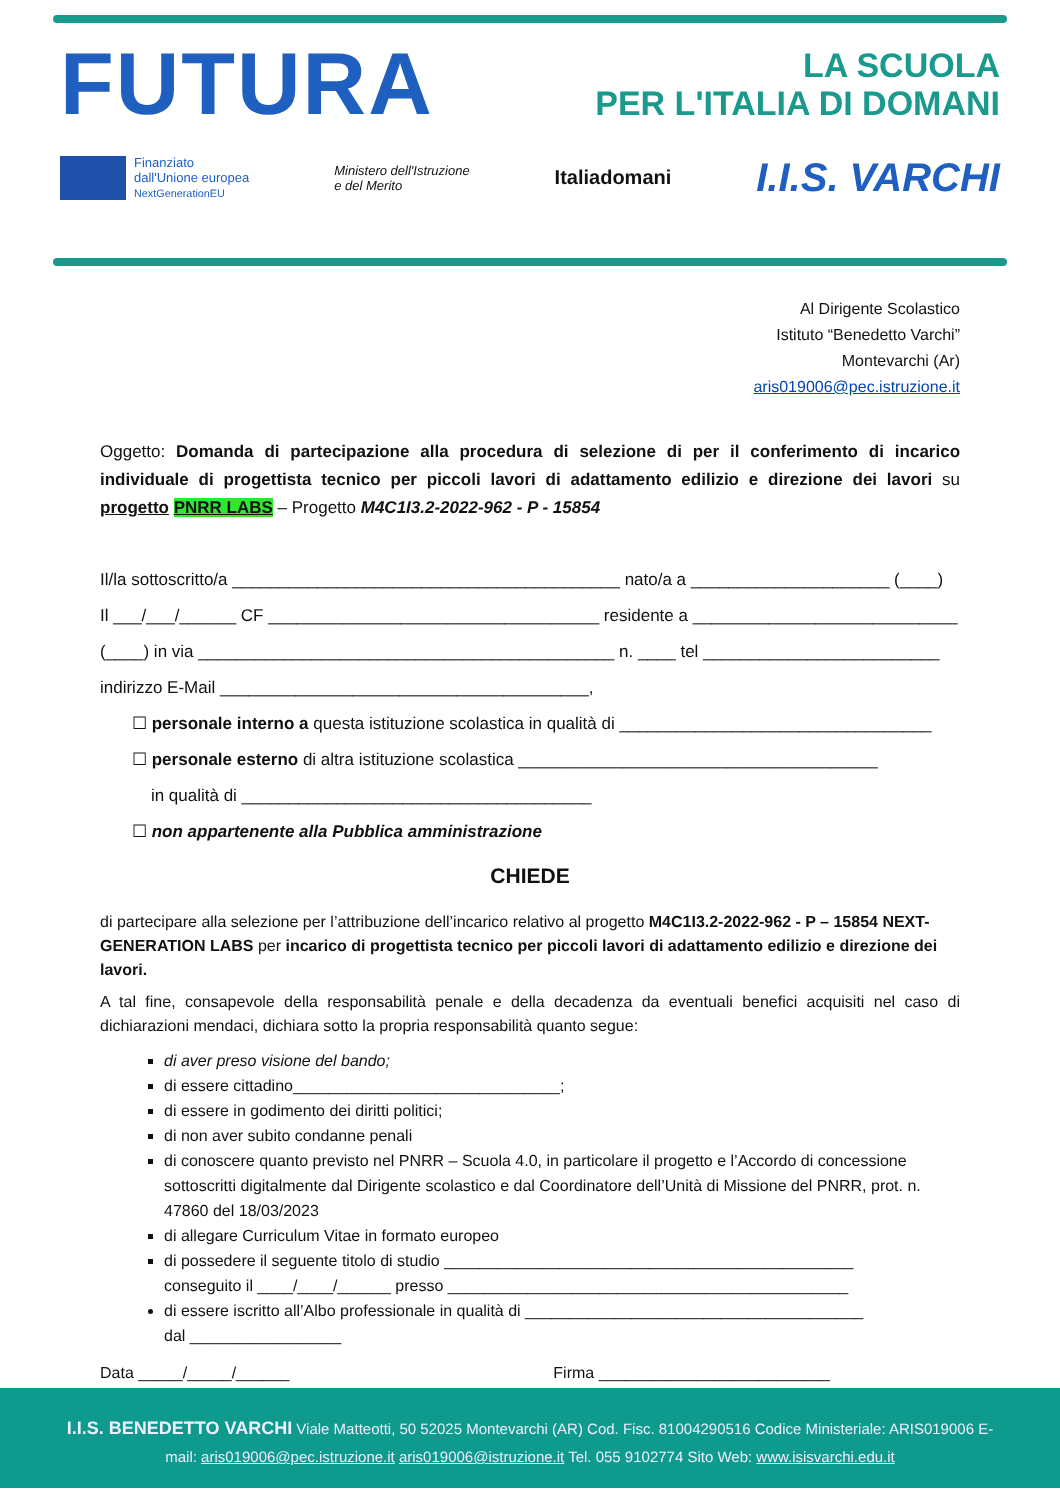FUTURA LA SCUOLA
PER L'ITALIA DI DOMANI
Finanziato
dall'Unione europea
NextGenerationEU
Ministero dell'Istruzione
e del Merito
Italiadomani
I.I.S. VARCHI
Al Dirigente Scolastico
Istituto “Benedetto Varchi”
Montevarchi (Ar)
aris019006@pec.istruzione.it
Oggetto: Domanda di partecipazione alla procedura di selezione di per il conferimento di incarico individuale di progettista tecnico per piccoli lavori di adattamento edilizio e direzione dei lavori su progetto PNRR LABS – Progetto M4C1I3.2-2022-962 - P - 15854
Il/la sottoscritto/a _________________________________________ nato/a a _____________________ (____)
Il ___/___/______ CF ___________________________________ residente a ____________________________
(____) in via ____________________________________________ n. ____ tel _________________________
indirizzo E-Mail _______________________________________,
☐ personale interno a questa istituzione scolastica in qualità di _________________________________
☐ personale esterno di altra istituzione scolastica ______________________________________
in qualità di _____________________________________
☐ non appartenente alla Pubblica amministrazione
CHIEDE
di partecipare alla selezione per l’attribuzione dell’incarico relativo al progetto M4C1I3.2-2022-962 - P – 15854 NEXT-GENERATION LABS per incarico di progettista tecnico per piccoli lavori di adattamento edilizio e direzione dei lavori.
A tal fine, consapevole della responsabilità penale e della decadenza da eventuali benefici acquisiti nel caso di dichiarazioni mendaci, dichiara sotto la propria responsabilità quanto segue:
di aver preso visione del bando;
di essere cittadino______________________________;
di essere in godimento dei diritti politici;
di non aver subito condanne penali
di conoscere quanto previsto nel PNRR – Scuola 4.0, in particolare il progetto e l’Accordo di concessione sottoscritti digitalmente dal Dirigente scolastico e dal Coordinatore dell’Unità di Missione del PNRR, prot. n. 47860 del 18/03/2023
di allegare Curriculum Vitae in formato europeo
di possedere il seguente titolo di studio ______________________________________________
conseguito il ____/____/______ presso _____________________________________________
di essere iscritto all’Albo professionale in qualità di ______________________________________
dal _________________
Data _____/_____/______ Firma __________________________
I.I.S. BENEDETTO VARCHI Viale Matteotti, 50 52025 Montevarchi (AR) Cod. Fisc. 81004290516 Codice Ministeriale: ARIS019006 E-mail: aris019006@pec.istruzione.it aris019006@istruzione.it Tel. 055 9102774 Sito Web: www.isisvarchi.edu.it